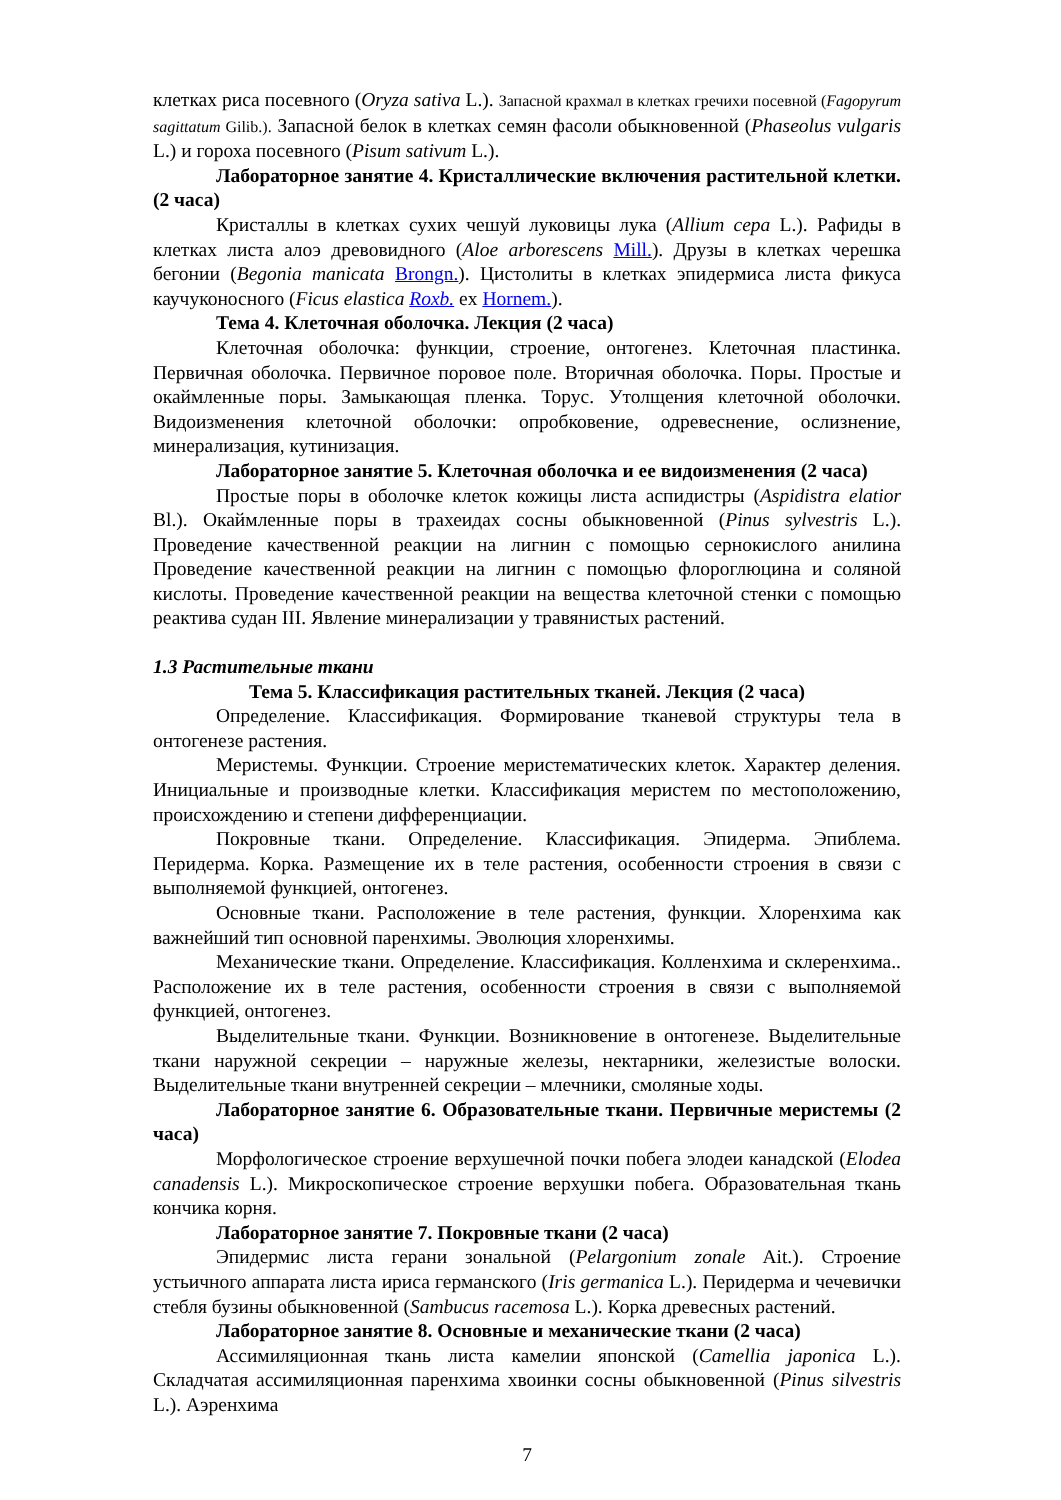клетках риса посевного (Oryza sativa L.). Запасной крахмал в клетках гречихи посевной (Fagopyrum sagittatum Gilib.). Запасной белок в клетках семян фасоли обыкновенной (Phaseolus vulgaris L.) и гороха посевного (Pisum sativum L.).
Лабораторное занятие 4. Кристаллические включения растительной клетки. (2 часа)
Кристаллы в клетках сухих чешуй луковицы лука (Allium cepa L.). Рафиды в клетках листа алоэ древовидного (Aloe arborescens Mill.). Друзы в клетках черешка бегонии (Begonia manicata Brongn.). Цистолиты в клетках эпидермиса листа фикуса каучуконосного (Ficus elastica Roxb. ex Hornem.).
Тема 4. Клеточная оболочка. Лекция (2 часа)
Клеточная оболочка: функции, строение, онтогенез. Клеточная пластинка. Первичная оболочка. Первичное поровое поле. Вторичная оболочка. Поры. Простые и окаймленные поры. Замыкающая пленка. Торус. Утолщения клеточной оболочки. Видоизменения клеточной оболочки: опробковение, одревеснение, ослизнение, минерализация, кутинизация.
Лабораторное занятие 5. Клеточная оболочка и ее видоизменения (2 часа)
Простые поры в оболочке клеток кожицы листа аспидистры (Aspidistra elatior Bl.). Окаймленные поры в трахеидах сосны обыкновенной (Pinus sylvestris L.). Проведение качественной реакции на лигнин с помощью сернокислого анилина Проведение качественной реакции на лигнин с помощью флороглюцина и соляной кислоты. Проведение качественной реакции на вещества клеточной стенки с помощью реактива судан III. Явление минерализации у травянистых растений.
1.3 Растительные ткани
Тема 5. Классификация растительных тканей. Лекция (2 часа)
Определение. Классификация. Формирование тканевой структуры тела в онтогенезе растения.
Меристемы. Функции. Строение меристематических клеток. Характер деления. Инициальные и производные клетки. Классификация меристем по местоположению, происхождению и степени дифференциации.
Покровные ткани. Определение. Классификация. Эпидерма. Эпиблема. Перидерма. Корка. Размещение их в теле растения, особенности строения в связи с выполняемой функцией, онтогенез.
Основные ткани. Расположение в теле растения, функции. Хлоренхима как важнейший тип основной паренхимы. Эволюция хлоренхимы.
Механические ткани. Определение. Классификация. Колленхима и склеренхима.. Расположение их в теле растения, особенности строения в связи с выполняемой функцией, онтогенез.
Выделительные ткани. Функции. Возникновение в онтогенезе. Выделительные ткани наружной секреции – наружные железы, нектарники, железистые волоски. Выделительные ткани внутренней секреции – млечники, смоляные ходы.
Лабораторное занятие 6. Образовательные ткани. Первичные меристемы (2 часа)
Морфологическое строение верхушечной почки побега элодеи канадской (Elodea canadensis L.). Микроскопическое строение верхушки побега. Образовательная ткань кончика корня.
Лабораторное занятие 7. Покровные ткани (2 часа)
Эпидермис листа герани зональной (Pelargonium zonale Ait.). Строение устьичного аппарата листа ириса германского (Iris germanica L.). Перидерма и чечевички стебля бузины обыкновенной (Sambucus racemosa L.). Корка древесных растений.
Лабораторное занятие 8. Основные и механические ткани (2 часа)
Ассимиляционная ткань листа камелии японской (Camellia japonica L.). Складчатая ассимиляционная паренхима хвоинки сосны обыкновенной (Pinus silvestris L.). Аэренхима
7